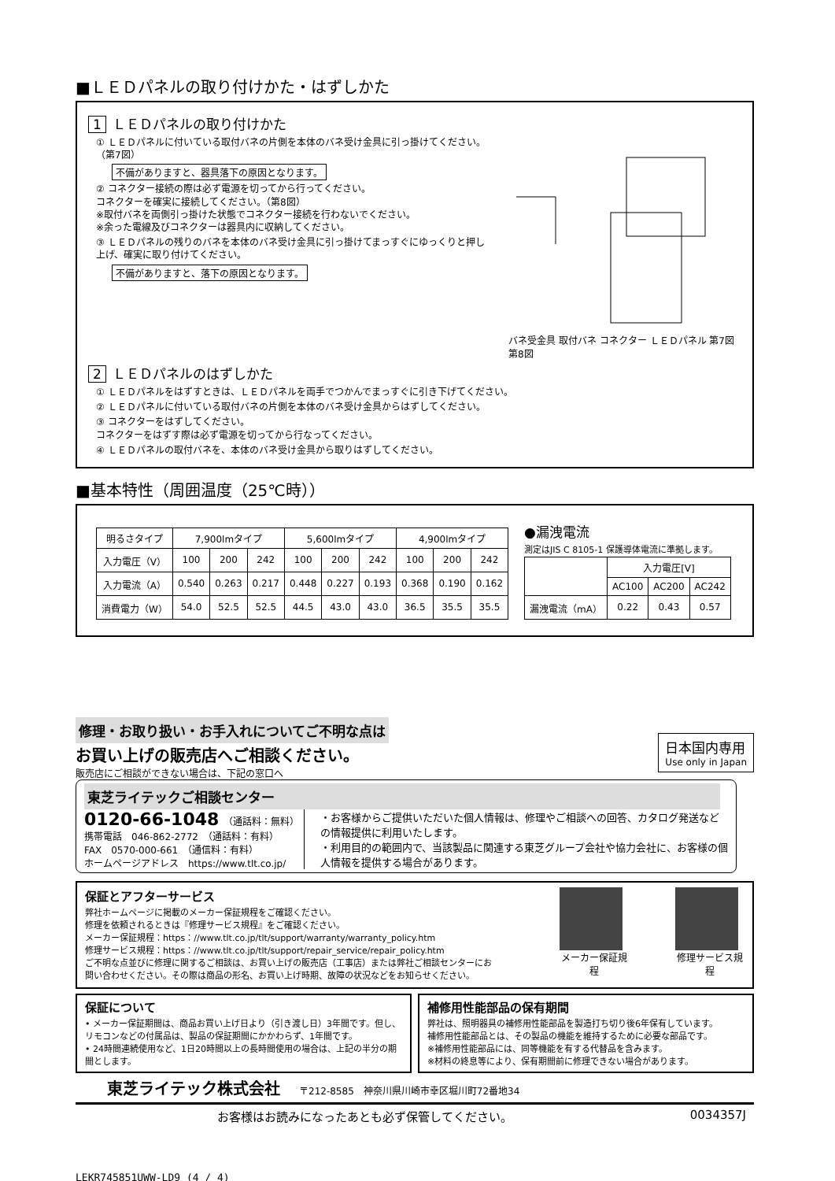■ＬＥＤパネルの取り付けかた・はずしかた
1 ＬＥＤパネルの取り付けかた
① ＬＥＤパネルに付いている取付バネの片側を本体のバネ受け金具に引っ掛けてください。（第7図）
不備がありますと、器具落下の原因となります。
② コネクター接続の際は必ず電源を切ってから行ってください。
コネクターを確実に接続してください。（第8図）
※取付バネを両側引っ掛けた状態でコネクター接続を行わないでください。
※余った電線及びコネクターは器具内に収納してください。
③ ＬＥＤパネルの残りのバネを本体のバネ受け金具に引っ掛けてまっすぐにゆっくりと押し上げ、確実に取り付けてください。
不備がありますと、落下の原因となります。
バネ受金具 取付バネ コネクター ＬＥＤパネル 第7図 第8図
2 ＬＥＤパネルのはずしかた
① ＬＥＤパネルをはずすときは、ＬＥＤパネルを両手でつかんでまっすぐに引き下げてください。
② ＬＥＤパネルに付いている取付バネの片側を本体のバネ受け金具からはずしてください。
③ コネクターをはずしてください。
コネクターをはずす際は必ず電源を切ってから行なってください。
④ ＬＥＤパネルの取付バネを、本体のバネ受け金具から取りはずしてください。
■基本特性（周囲温度（25℃時））
| 明るさタイプ | 7,900lmタイプ | | | 5,600lmタイプ | | | 4,900lmタイプ | | |
| --- | --- | --- | --- | --- | --- | --- | --- | --- | --- |
| 入力電圧（V） | 100 | 200 | 242 | 100 | 200 | 242 | 100 | 200 | 242 |
| 入力電流（A） | 0.540 | 0.263 | 0.217 | 0.448 | 0.227 | 0.193 | 0.368 | 0.190 | 0.162 |
| 消費電力（W） | 54.0 | 52.5 | 52.5 | 44.5 | 43.0 | 43.0 | 36.5 | 35.5 | 35.5 |
●漏洩電流
測定はJIS C 8105-1 保護導体電流に準拠します。
| | 入力電圧[V] | | |
| | AC100 | AC200 | AC242 |
| 漏洩電流（mA） | 0.22 | 0.43 | 0.57 |
修理・お取り扱い・お手入れについてご不明な点は
お買い上げの販売店へご相談ください。
販売店にご相談ができない場合は、下記の窓口へ
日本国内専用
Use only in Japan
東芝ライテックご相談センター
0120-66-1048　（通話料：無料）
携帯電話　046-862-2772　（通話料：有料）
FAX　0570-000-661　（通信料：有料）
ホームページアドレス　https://www.tlt.co.jp/
・お客様からご提供いただいた個人情報は、修理やご相談への回答、カタログ発送などの情報提供に利用いたします。
・利用目的の範囲内で、当該製品に関連する東芝グループ会社や協力会社に、お客様の個人情報を提供する場合があります。
保証とアフターサービス
弊社ホームページに掲載のメーカー保証規程をご確認ください。
修理を依頼されるときは『修理サービス規程』をご確認ください。
メーカー保証規程：https：//www.tlt.co.jp/tlt/support/warranty/warranty_policy.htm
修理サービス規程：https：//www.tlt.co.jp/tlt/support/repair_service/repair_policy.htm
ご不明な点並びに修理に関するご相談は、お買い上げの販売店（工事店）または弊社ご相談センターにお問い合わせください。その際は商品の形名、お買い上げ時期、故障の状況などをお知らせください。
メーカー保証規程 修理サービス規程
保証について
• メーカー保証期間は、商品お買い上げ日より（引き渡し日）3年間です。但し、リモコンなどの付属品は、製品の保証期間にかかわらず、1年間です。
• 24時間連続使用など、1日20時間以上の長時間使用の場合は、上記の半分の期間とします。
補修用性能部品の保有期間
弊社は、照明器具の補修用性能部品を製造打ち切り後6年保有しています。
補修用性能部品とは、その製品の機能を維持するために必要な部品です。
※補修用性能部品には、同等機能を有する代替品を含みます。
※材料の終息等により、保有期間前に修理できない場合があります。
東芝ライテック株式会社　　〒212-8585　神奈川県川崎市幸区堀川町72番地34
お客様はお読みになったあとも必ず保管してください。 0034357J
LEKR745851UWW-LD9 (4 / 4)